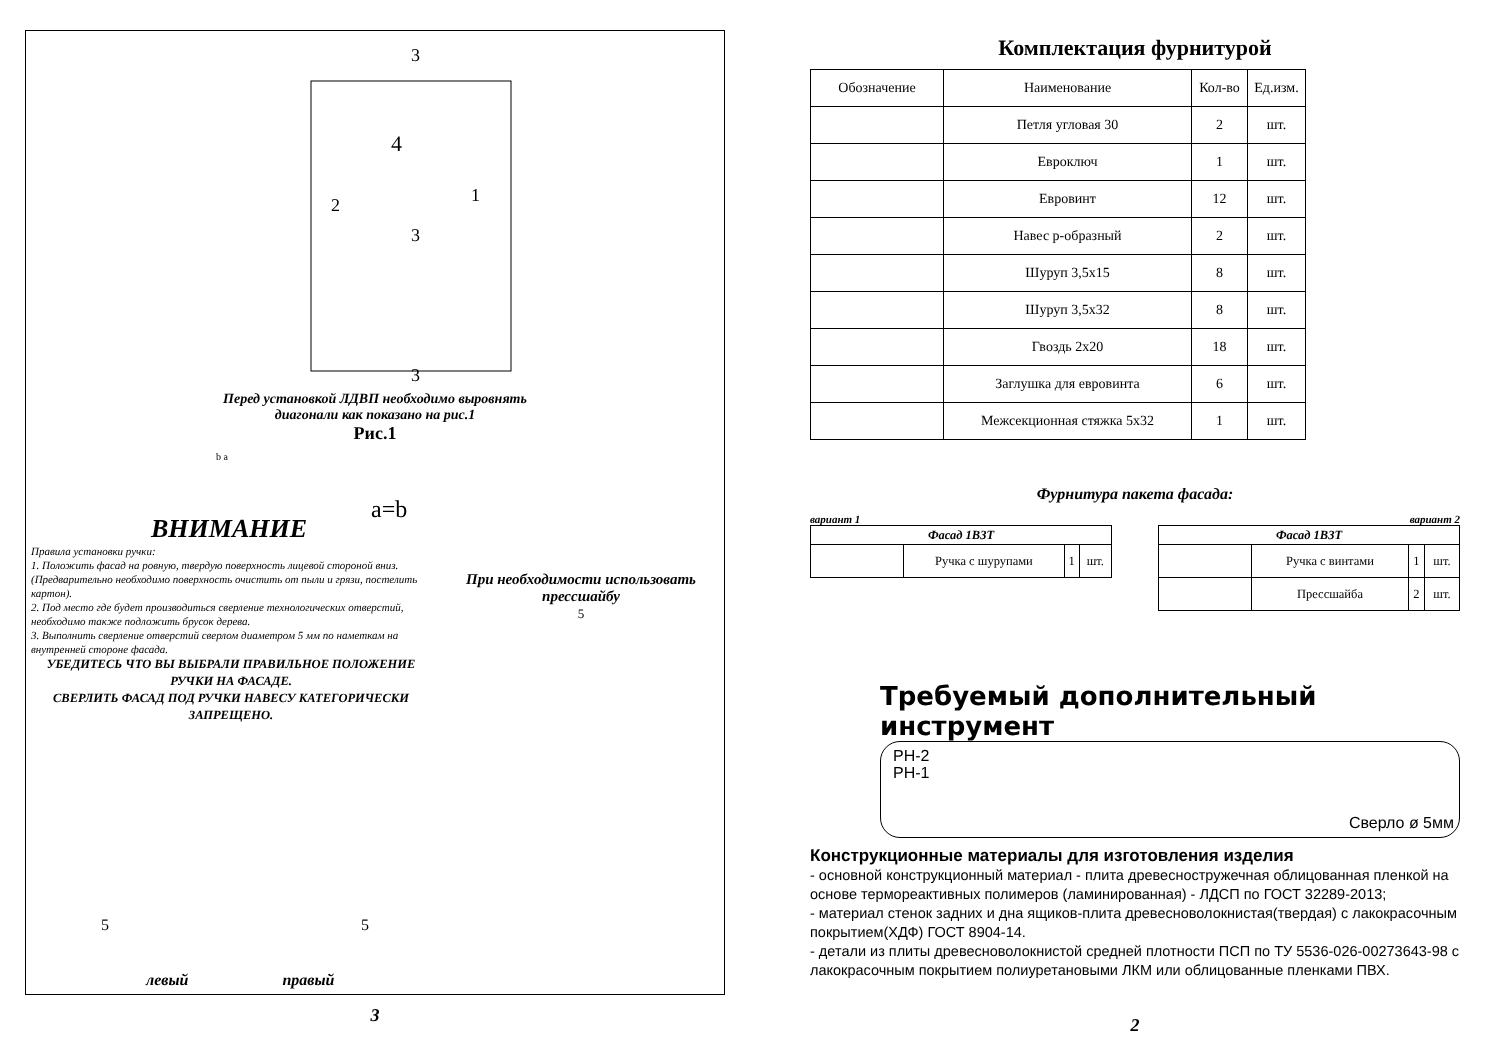4
2
1
3
3
3
Перед установкой ЛДВП необходимо выровнять
диагонали как показано на рис.1
Рис.1
b a
a=b
ВНИМАНИЕ
Правила установки ручки:
1. Положить фасад на ровную, твердую поверхность лицевой стороной вниз. (Предварительно необходимо поверхность очистить от пыли и грязи, постелить картон).
2. Под место где будет производиться сверление технологических отверстий, необходимо также подложить брусок дерева.
3. Выполнить сверление отверстий сверлом диаметром 5 мм по наметкам на внутренней стороне фасада.
УБЕДИТЕСЬ ЧТО ВЫ ВЫБРАЛИ ПРАВИЛЬНОЕ ПОЛОЖЕНИЕ РУЧКИ НА ФАСАДЕ.
СВЕРЛИТЬ ФАСАД ПОД РУЧКИ НАВЕСУ КАТЕГОРИЧЕСКИ ЗАПРЕЩЕНО.
При необходимости использовать прессшайбу
5
5 5
левый правый
3
Комплектация фурнитурой
| Обозначение | Наименование | Кол-во | Ед.изм. |
| --- | --- | --- | --- |
| | Петля угловая 30 | 2 | шт. |
| | Евроключ | 1 | шт. |
| | Евровинт | 12 | шт. |
| | Навес р-образный | 2 | шт. |
| | Шуруп 3,5х15 | 8 | шт. |
| | Шуруп 3,5х32 | 8 | шт. |
| | Гвоздь 2х20 | 18 | шт. |
| | Заглушка для евровинта | 6 | шт. |
| | Межсекционная стяжка 5х32 | 1 | шт. |
Фурнитура пакета фасада:
вариант 1
| Фасад 1В3Т | | | |
| --- | --- | --- | --- |
| | Ручка с шурупами | 1 | шт. |
вариант 2
| Фасад 1В3Т | | | |
| --- | --- | --- | --- |
| | Ручка с винтами | 1 | шт. |
| | Прессшайба | 2 | шт. |
Требуемый дополнительный инструмент
PH-2
PH-1
Сверло ø 5мм
Конструкционные материалы для изготовления изделия
- основной конструкционный материал - плита древесностружечная облицованная пленкой на основе термореактивных полимеров (ламинированная) - ЛДСП по ГОСТ 32289-2013;
- материал стенок задних и дна ящиков-плита древесноволокнистая(твердая) с лакокрасочным покрытием(ХДФ) ГОСТ 8904-14.
- детали из плиты древесноволокнистой средней плотности ПСП по ТУ 5536-026-00273643-98 с лакокрасочным покрытием полиуретановыми ЛКМ или облицованные пленками ПВХ.
2